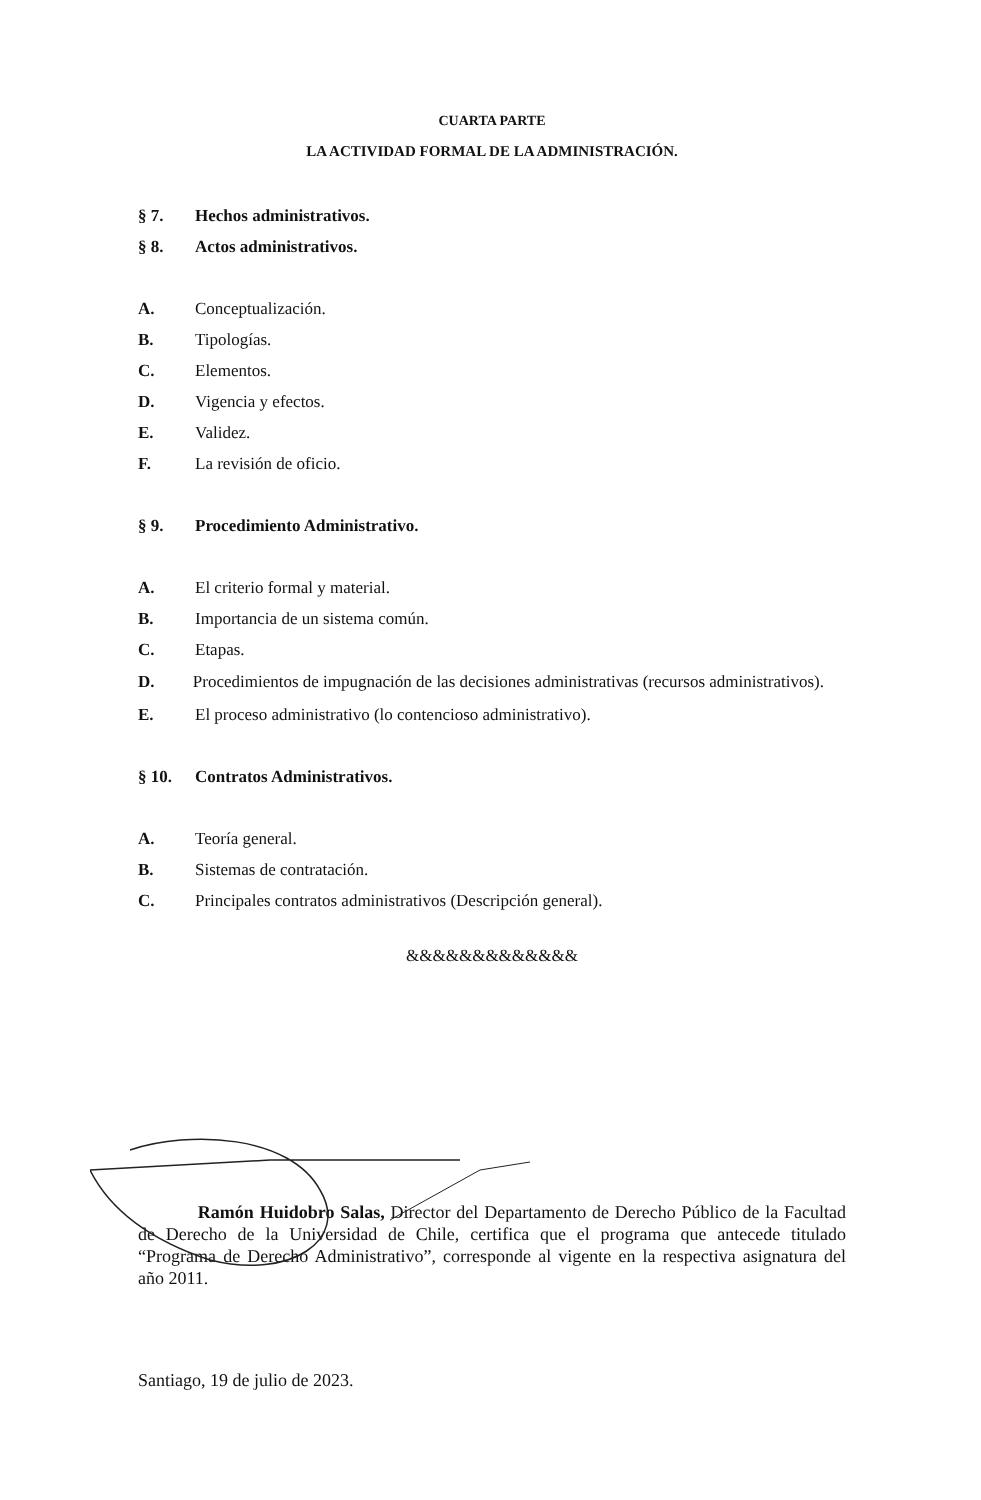CUARTA PARTE
LA ACTIVIDAD FORMAL DE LA ADMINISTRACIÓN.
§ 7. Hechos administrativos.
§ 8. Actos administrativos.
A. Conceptualización.
B. Tipologías.
C. Elementos.
D. Vigencia y efectos.
E. Validez.
F. La revisión de oficio.
§ 9. Procedimiento Administrativo.
A. El criterio formal y material.
B. Importancia de un sistema común.
C. Etapas.
D.   Procedimientos de impugnación de las decisiones administrativas (recursos administrativos).
E. El proceso administrativo (lo contencioso administrativo).
§ 10. Contratos Administrativos.
A. Teoría general.
B. Sistemas de contratación.
C. Principales contratos administrativos (Descripción general).
&&&&&&&&&&&&&
    Ramón Huidobro Salas, Director del Departamento de Derecho Público de la Facultad de Derecho de la Universidad de Chile, certifica que el programa que antecede titulado “Programa de Derecho Administrativo”, corresponde al vigente en la respectiva asignatura del año 2011.
Santiago, 19 de julio de 2023.